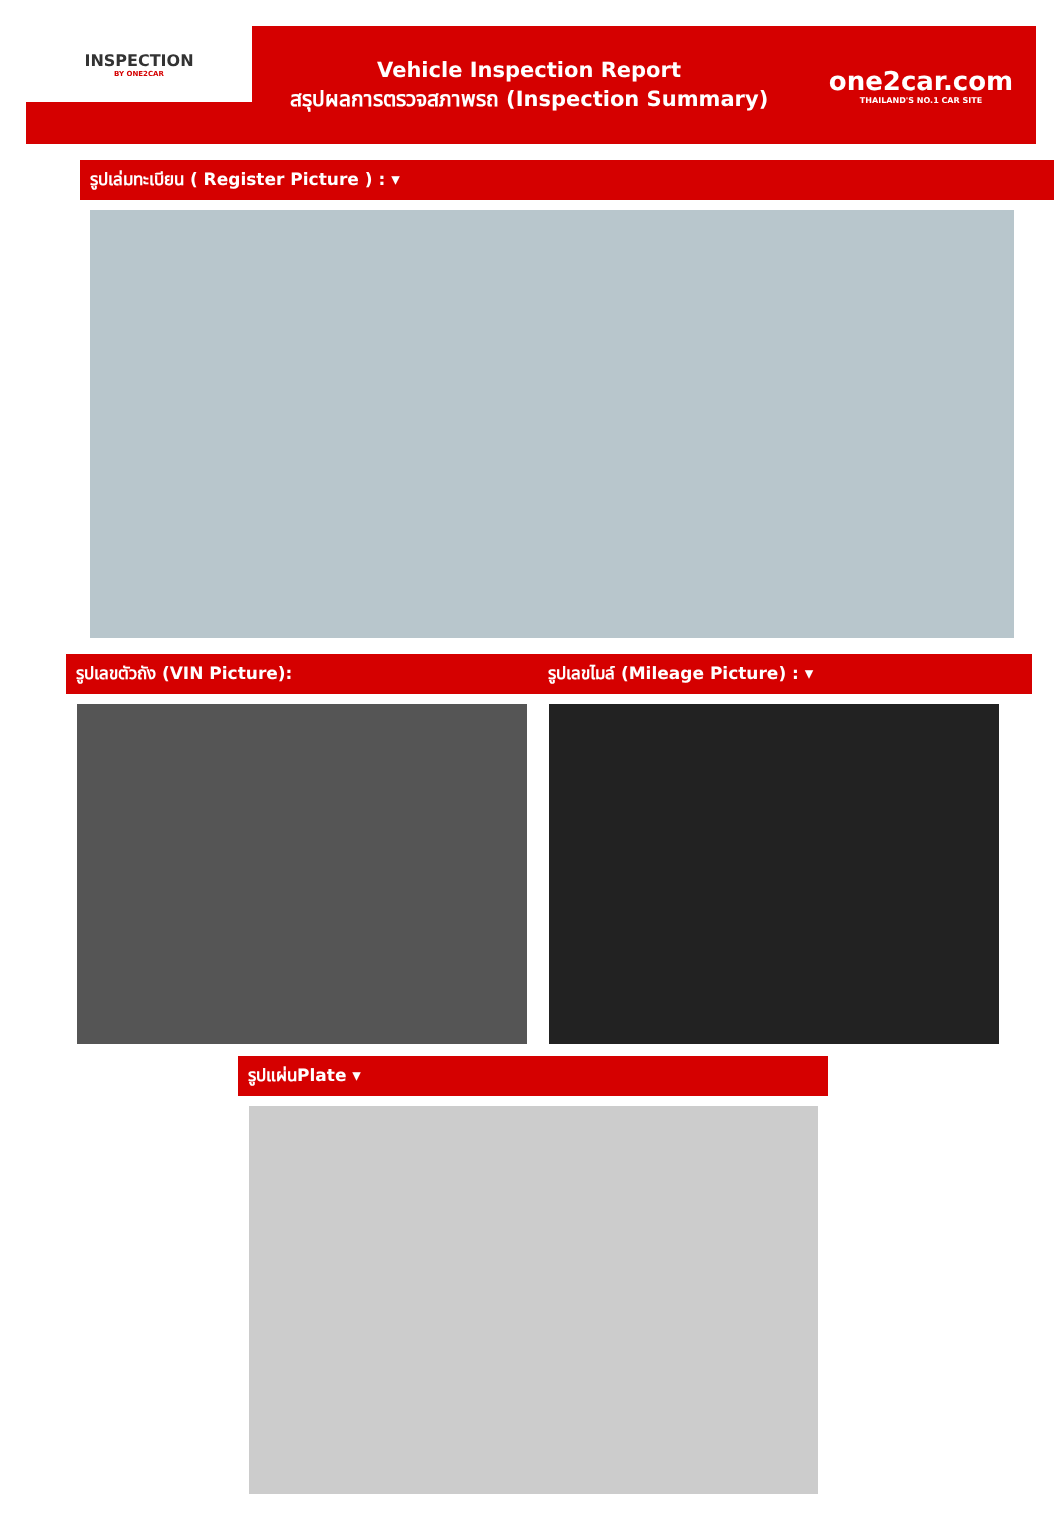INSPECTION
BY ONE2CAR
Vehicle Inspection Report
สรุปผลการตรวจสภาพรถ (Inspection Summary)
one2car.com
THAILAND'S NO.1 CAR SITE
รูปเล่มทะเบียน ( Register Picture ) : ▾
รูปเลขตัวถัง (VIN Picture): รูปเลขไมล์ (Mileage Picture) : ▾
รูปแผ่นPlate ▾